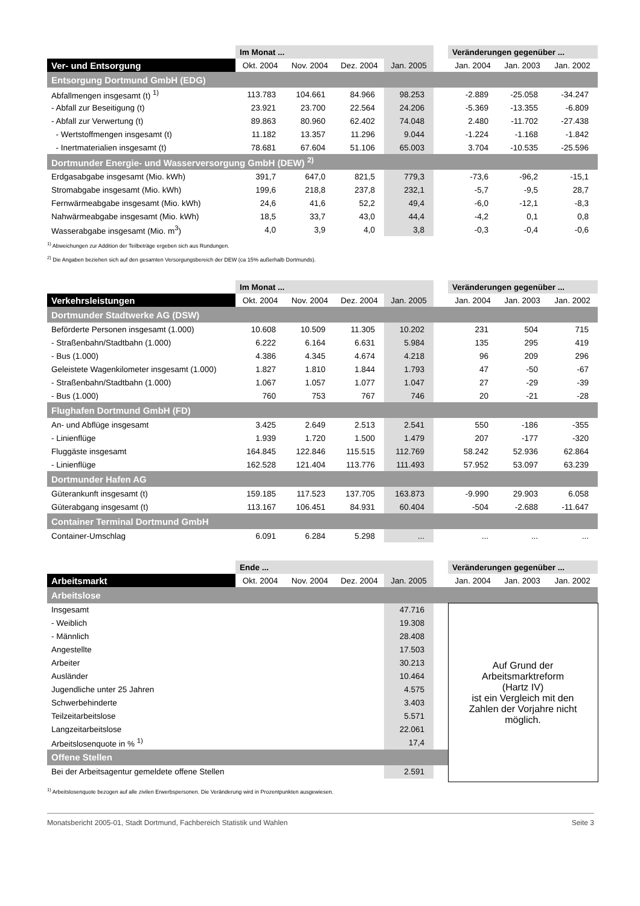| | Im Monat ... | | | | | Veränderungen gegenüber ... | | |
| Ver- und Entsorgung | Okt. 2004 | Nov. 2004 | Dez. 2004 | Jan. 2005 | | Jan. 2004 | Jan. 2003 | Jan. 2002 |
| Entsorgung Dortmund GmbH (EDG) | | | | | | | | |
| Abfallmengen insgesamt (t) <sup>1)</sup> | 113.783 | 104.661 | 84.966 | 98.253 | | -2.889 | -25.058 | -34.247 |
| - Abfall zur Beseitigung (t) | 23.921 | 23.700 | 22.564 | 24.206 | | -5.369 | -13.355 | -6.809 |
| - Abfall zur Verwertung (t) | 89.863 | 80.960 | 62.402 | 74.048 | | 2.480 | -11.702 | -27.438 |
| - Wertstoffmengen insgesamt (t) | 11.182 | 13.357 | 11.296 | 9.044 | | -1.224 | -1.168 | -1.842 |
| - Inertmaterialien insgesamt (t) | 78.681 | 67.604 | 51.106 | 65.003 | | 3.704 | -10.535 | -25.596 |
| Dortmunder Energie- und Wasserversorgung GmbH (DEW) <sup>2)</sup> | | | | | | | | |
| Erdgasabgabe insgesamt (Mio. kWh) | 391,7 | 647,0 | 821,5 | 779,3 | | -73,6 | -96,2 | -15,1 |
| Stromabgabe insgesamt (Mio. kWh) | 199,6 | 218,8 | 237,8 | 232,1 | | -5,7 | -9,5 | 28,7 |
| Fernwärmeabgabe insgesamt (Mio. kWh) | 24,6 | 41,6 | 52,2 | 49,4 | | -6,0 | -12,1 | -8,3 |
| Nahwärmeabgabe insgesamt (Mio. kWh) | 18,5 | 33,7 | 43,0 | 44,4 | | -4,2 | 0,1 | 0,8 |
| Wasserabgabe insgesamt (Mio. m<sup>3</sup>) | 4,0 | 3,9 | 4,0 | 3,8 | | -0,3 | -0,4 | -0,6 |
<sup>1)</sup> Abweichungen zur Addition der Teilbeträge ergeben sich aus Rundungen.
<sup>2)</sup> Die Angaben beziehen sich auf den gesamten Versorgungsbereich der DEW (ca 15% außerhalb Dortmunds).
| | Im Monat ... | | | | | Veränderungen gegenüber ... | | |
| Verkehrsleistungen | Okt. 2004 | Nov. 2004 | Dez. 2004 | Jan. 2005 | | Jan. 2004 | Jan. 2003 | Jan. 2002 |
| Dortmunder Stadtwerke AG (DSW) | | | | | | | | |
| Beförderte Personen insgesamt (1.000) | 10.608 | 10.509 | 11.305 | 10.202 | | 231 | 504 | 715 |
| - Straßenbahn/Stadtbahn (1.000) | 6.222 | 6.164 | 6.631 | 5.984 | | 135 | 295 | 419 |
| - Bus (1.000) | 4.386 | 4.345 | 4.674 | 4.218 | | 96 | 209 | 296 |
| Geleistete Wagenkilometer insgesamt (1.000) | 1.827 | 1.810 | 1.844 | 1.793 | | 47 | -50 | -67 |
| - Straßenbahn/Stadtbahn (1.000) | 1.067 | 1.057 | 1.077 | 1.047 | | 27 | -29 | -39 |
| - Bus (1.000) | 760 | 753 | 767 | 746 | | 20 | -21 | -28 |
| Flughafen Dortmund GmbH (FD) | | | | | | | | |
| An- und Abflüge insgesamt | 3.425 | 2.649 | 2.513 | 2.541 | | 550 | -186 | -355 |
| - Linienflüge | 1.939 | 1.720 | 1.500 | 1.479 | | 207 | -177 | -320 |
| Fluggäste insgesamt | 164.845 | 122.846 | 115.515 | 112.769 | | 58.242 | 52.936 | 62.864 |
| - Linienflüge | 162.528 | 121.404 | 113.776 | 111.493 | | 57.952 | 53.097 | 63.239 |
| Dortmunder Hafen AG | | | | | | | | |
| Güterankunft insgesamt (t) | 159.185 | 117.523 | 137.705 | 163.873 | | -9.990 | 29.903 | 6.058 |
| Güterabgang insgesamt (t) | 113.167 | 106.451 | 84.931 | 60.404 | | -504 | -2.688 | -11.647 |
| Container Terminal Dortmund GmbH | | | | | | | | |
| Container-Umschlag | 6.091 | 6.284 | 5.298 | ... | | ... | ... | ... |
| | Ende ... | | | | | Veränderungen gegenüber ... | | |
| Arbeitsmarkt | Okt. 2004 | Nov. 2004 | Dez. 2004 | Jan. 2005 | | Jan. 2004 | Jan. 2003 | Jan. 2002 |
| Arbeitslose | | | | | | | | |
| Insgesamt | | | | 47.716 | | Auf Grund der Arbeitsmarktreform (Hartz IV) ist ein Vergleich mit den Zahlen der Vorjahre nicht möglich. | | |
| - Weiblich | | | | 19.308 | | | | |
| - Männlich | | | | 28.408 | | | | |
| Angestellte | | | | 17.503 | | | | |
| Arbeiter | | | | 30.213 | | | | |
| Ausländer | | | | 10.464 | | | | |
| Jugendliche unter 25 Jahren | | | | 4.575 | | | | |
| Schwerbehinderte | | | | 3.403 | | | | |
| Teilzeitarbeitslose | | | | 5.571 | | | | |
| Langzeitarbeitslose | | | | 22.061 | | | | |
| Arbeitslosenquote in % <sup>1)</sup> | | | | 17,4 | | | | |
| Offene Stellen | | | | | | | | |
| Bei der Arbeitsagentur gemeldete offene Stellen | | | | 2.591 | | | | |
<sup>1)</sup> Arbeitslosenquote bezogen auf alle zivilen Erwerbspersonen. Die Veränderung wird in Prozentpunkten ausgewiesen.
Monatsbericht 2005-01, Stadt Dortmund, Fachbereich Statistik und Wahlen Seite 3